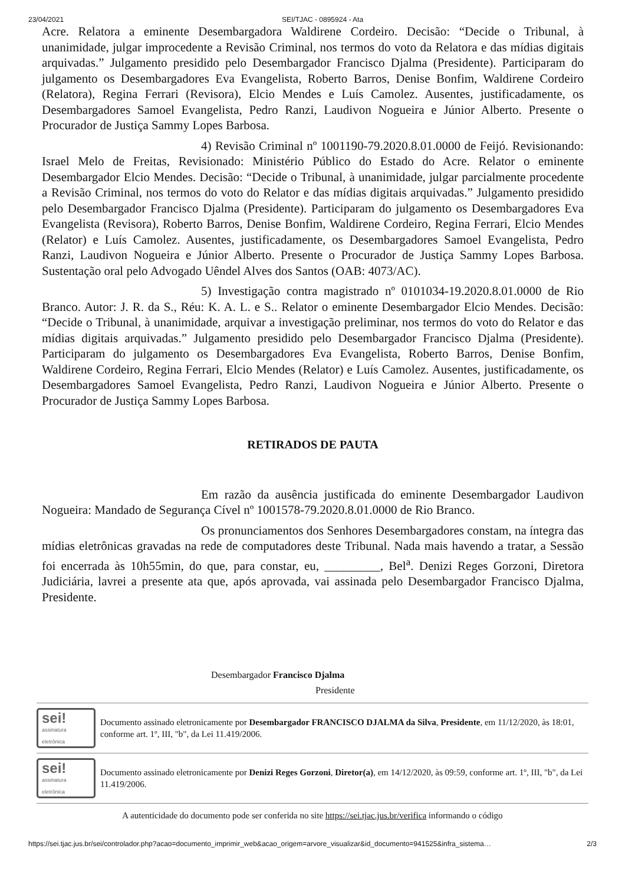23/04/2021 SEI/TJAC - 0895924 - Ata
Acre. Relatora a eminente Desembargadora Waldirene Cordeiro. Decisão: “Decide o Tribunal, à unanimidade, julgar improcedente a Revisão Criminal, nos termos do voto da Relatora e das mídias digitais arquivadas.” Julgamento presidido pelo Desembargador Francisco Djalma (Presidente). Participaram do julgamento os Desembargadores Eva Evangelista, Roberto Barros, Denise Bonfim, Waldirene Cordeiro (Relatora), Regina Ferrari (Revisora), Elcio Mendes e Luís Camolez. Ausentes, justificadamente, os Desembargadores Samoel Evangelista, Pedro Ranzi, Laudivon Nogueira e Júnior Alberto. Presente o Procurador de Justiça Sammy Lopes Barbosa.
4) Revisão Criminal nº 1001190-79.2020.8.01.0000 de Feijó. Revisionando: Israel Melo de Freitas, Revisionado: Ministério Público do Estado do Acre. Relator o eminente Desembargador Elcio Mendes. Decisão: “Decide o Tribunal, à unanimidade, julgar parcialmente procedente a Revisão Criminal, nos termos do voto do Relator e das mídias digitais arquivadas.” Julgamento presidido pelo Desembargador Francisco Djalma (Presidente). Participaram do julgamento os Desembargadores Eva Evangelista (Revisora), Roberto Barros, Denise Bonfim, Waldirene Cordeiro, Regina Ferrari, Elcio Mendes (Relator) e Luís Camolez. Ausentes, justificadamente, os Desembargadores Samoel Evangelista, Pedro Ranzi, Laudivon Nogueira e Júnior Alberto. Presente o Procurador de Justiça Sammy Lopes Barbosa. Sustentação oral pelo Advogado Uêndel Alves dos Santos (OAB: 4073/AC).
5) Investigação contra magistrado nº 0101034-19.2020.8.01.0000 de Rio Branco. Autor: J. R. da S., Réu: K. A. L. e S.. Relator o eminente Desembargador Elcio Mendes. Decisão: “Decide o Tribunal, à unanimidade, arquivar a investigação preliminar, nos termos do voto do Relator e das mídias digitais arquivadas.” Julgamento presidido pelo Desembargador Francisco Djalma (Presidente). Participaram do julgamento os Desembargadores Eva Evangelista, Roberto Barros, Denise Bonfim, Waldirene Cordeiro, Regina Ferrari, Elcio Mendes (Relator) e Luís Camolez. Ausentes, justificadamente, os Desembargadores Samoel Evangelista, Pedro Ranzi, Laudivon Nogueira e Júnior Alberto. Presente o Procurador de Justiça Sammy Lopes Barbosa.
RETIRADOS DE PAUTA
Em razão da ausência justificada do eminente Desembargador Laudivon Nogueira: Mandado de Segurança Cível nº 1001578-79.2020.8.01.0000 de Rio Branco.
Os pronunciamentos dos Senhores Desembargadores constam, na íntegra das mídias eletrônicas gravadas na rede de computadores deste Tribunal. Nada mais havendo a tratar, a Sessão foi encerrada às 10h55min, do que, para constar, eu, _________, Bel<sup>a</sup>. Denizi Reges Gorzoni, Diretora Judiciária, lavrei a presente ata que, após aprovada, vai assinada pelo Desembargador Francisco Djalma, Presidente.
Desembargador Francisco Djalma
Presidente
sei!
assinatura eletrônica
Documento assinado eletronicamente por Desembargador FRANCISCO DJALMA da Silva, Presidente, em 11/12/2020, às 18:01, conforme art. 1º, III, "b", da Lei 11.419/2006.
sei!
assinatura eletrônica
Documento assinado eletronicamente por Denizi Reges Gorzoni, Diretor(a), em 14/12/2020, às 09:59, conforme art. 1º, III, "b", da Lei 11.419/2006.
A autenticidade do documento pode ser conferida no site https://sei.tjac.jus.br/verifica informando o código
https://sei.tjac.jus.br/sei/controlador.php?acao=documento_imprimir_web&acao_origem=arvore_visualizar&id_documento=941525&infra_sistema… 2/3